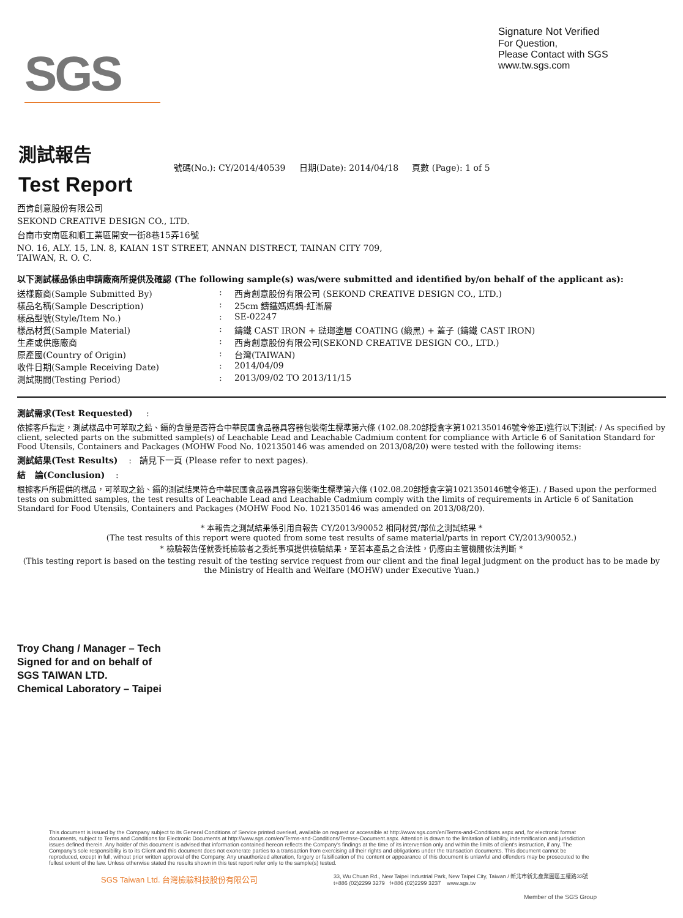SGS
Signature Not Verified
For Question,
Please Contact with SGS
www.tw.sgs.com
測試報告
Test Report
號碼(No.): CY/2014/40539 日期(Date): 2014/04/18 頁數 (Page): 1 of 5
西肯創意股份有限公司
SEKOND CREATIVE DESIGN CO., LTD.
台南市安南區和順工業區開安一街8巷15弄16號
NO. 16, ALY. 15, LN. 8, KAIAN 1ST STREET, ANNAN DISTRECT, TAINAN CITY 709,
TAIWAN, R. O. C.
以下測試樣品係由申請廠商所提供及確認 (The following sample(s) was/were submitted and identified by/on behalf of the applicant as):
送樣廠商(Sample Submitted By): 西肯創意股份有限公司 (SEKOND CREATIVE DESIGN CO., LTD.)
樣品名稱(Sample Description): 25cm 鑄鐵媽媽鍋-紅漸層
樣品型號(Style/Item No.): SE-02247
樣品材質(Sample Material): 鑄鐵 CAST IRON + 琺瑯塗層 COATING (緞黑) + 蓋子 (鑄鐵 CAST IRON)
生產或供應廠商: 西肯創意股份有限公司(SEKOND CREATIVE DESIGN CO., LTD.)
原產國(Country of Origin): 台灣(TAIWAN)
收件日期(Sample Receiving Date): 2014/04/09
測試期間(Testing Period): 2013/09/02 TO 2013/11/15
測試需求(Test Requested) :
依據客戶指定，測試樣品中可萃取之鉛、鎘的含量是否符合中華民國食品器具容器包裝衛生標準第六條 (102.08.20部授食字第1021350146號令修正)進行以下測試: / As specified by client, selected parts on the submitted sample(s) of Leachable Lead and Leachable Cadmium content for compliance with Article 6 of Sanitation Standard for Food Utensils, Containers and Packages (MOHW Food No. 1021350146 was amended on 2013/08/20) were tested with the following items:
測試結果(Test Results) : 請見下一頁 (Please refer to next pages).
結 論(Conclusion) :
根據客戶所提供的樣品，可萃取之鉛、鎘的測試結果符合中華民國食品器具容器包裝衛生標準第六條 (102.08.20部授食字第1021350146號令修正). / Based upon the performed tests on submitted samples, the test results of Leachable Lead and Leachable Cadmium comply with the limits of requirements in Article 6 of Sanitation Standard for Food Utensils, Containers and Packages (MOHW Food No. 1021350146 was amended on 2013/08/20).
* 本報告之測試結果係引用自報告 CY/2013/90052 相同材質/部位之測試結果 *
(The test results of this report were quoted from some test results of same material/parts in report CY/2013/90052.)
* 檢驗報告僅就委託檢驗者之委託事項提供檢驗結果，至若本產品之合法性，仍應由主管機關依法判斷 *
(This testing report is based on the testing result of the testing service request from our client and the final legal judgment on the product has to be made by the Ministry of Health and Welfare (MOHW) under Executive Yuan.)
Troy Chang / Manager – Tech
Signed for and on behalf of
SGS TAIWAN LTD.
Chemical Laboratory – Taipei
This document is issued by the Company subject to its General Conditions of Service printed overleaf, available on request or accessible at http://www.sgs.com/en/Terms-and-Conditions.aspx and, for electronic format documents, subject to Terms and Conditions for Electronic Documents at http://www.sgs.com/en/Terms-and-Conditions/Termse-Document.aspx. Attention is drawn to the limitation of liability, indemnification and jurisdiction issues defined therein. Any holder of this document is advised that information contained hereon reflects the Company's findings at the time of its intervention only and within the limits of client's instruction, if any. The Company's sole responsibility is to its Client and this document does not exonerate parties to a transaction from exercising all their rights and obligations under the transaction documents. This document cannot be reproduced, except in full, without prior written approval of the Company. Any unauthorized alteration, forgery or falsification of the content or appearance of this document is unlawful and offenders may be prosecuted to the fullest extent of the law. Unless otherwise stated the results shown in this test report refer only to the sample(s) tested.
SGS Taiwan Ltd. 台灣檢驗科技股份有限公司 33, Wu Chuan Rd., New Taipei Industrial Park, New Taipei City, Taiwan / 新北市新北產業園區五權路33號
t+886 (02)2299 3279 f+886 (02)2299 3237 www.sgs.tw
Member of the SGS Group